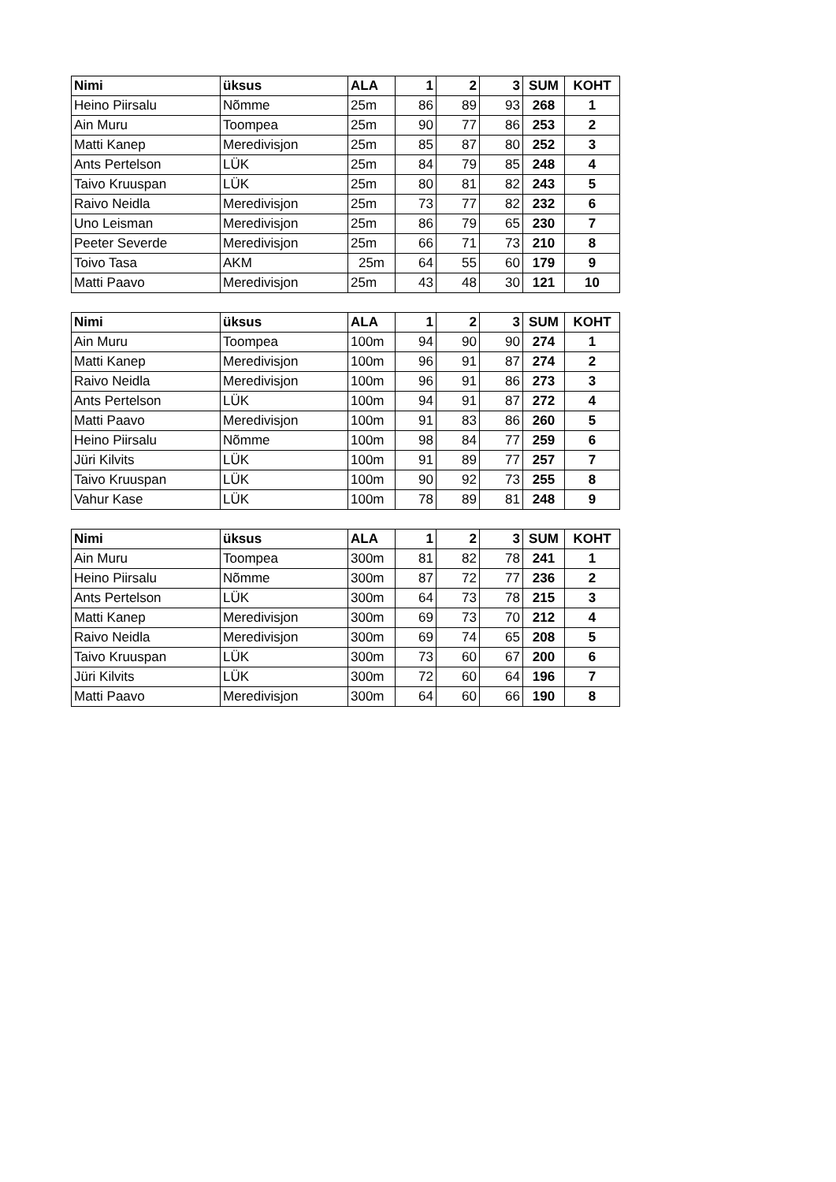| Nimi | üksus | ALA | 1 | 2 | 3 | SUM | KOHT |
| --- | --- | --- | --- | --- | --- | --- | --- |
| Heino Piirsalu | Nõmme | 25m | 86 | 89 | 93 | 268 | 1 |
| Ain Muru | Toompea | 25m | 90 | 77 | 86 | 253 | 2 |
| Matti Kanep | Meredivisjon | 25m | 85 | 87 | 80 | 252 | 3 |
| Ants Pertelson | LÜK | 25m | 84 | 79 | 85 | 248 | 4 |
| Taivo Kruuspan | LÜK | 25m | 80 | 81 | 82 | 243 | 5 |
| Raivo Neidla | Meredivisjon | 25m | 73 | 77 | 82 | 232 | 6 |
| Uno Leisman | Meredivisjon | 25m | 86 | 79 | 65 | 230 | 7 |
| Peeter Severde | Meredivisjon | 25m | 66 | 71 | 73 | 210 | 8 |
| Toivo Tasa | AKM | 25m | 64 | 55 | 60 | 179 | 9 |
| Matti Paavo | Meredivisjon | 25m | 43 | 48 | 30 | 121 | 10 |
| Nimi | üksus | ALA | 1 | 2 | 3 | SUM | KOHT |
| --- | --- | --- | --- | --- | --- | --- | --- |
| Ain Muru | Toompea | 100m | 94 | 90 | 90 | 274 | 1 |
| Matti Kanep | Meredivisjon | 100m | 96 | 91 | 87 | 274 | 2 |
| Raivo Neidla | Meredivisjon | 100m | 96 | 91 | 86 | 273 | 3 |
| Ants Pertelson | LÜK | 100m | 94 | 91 | 87 | 272 | 4 |
| Matti Paavo | Meredivisjon | 100m | 91 | 83 | 86 | 260 | 5 |
| Heino Piirsalu | Nõmme | 100m | 98 | 84 | 77 | 259 | 6 |
| Jüri Kilvits | LÜK | 100m | 91 | 89 | 77 | 257 | 7 |
| Taivo Kruuspan | LÜK | 100m | 90 | 92 | 73 | 255 | 8 |
| Vahur Kase | LÜK | 100m | 78 | 89 | 81 | 248 | 9 |
| Nimi | üksus | ALA | 1 | 2 | 3 | SUM | KOHT |
| --- | --- | --- | --- | --- | --- | --- | --- |
| Ain Muru | Toompea | 300m | 81 | 82 | 78 | 241 | 1 |
| Heino Piirsalu | Nõmme | 300m | 87 | 72 | 77 | 236 | 2 |
| Ants Pertelson | LÜK | 300m | 64 | 73 | 78 | 215 | 3 |
| Matti Kanep | Meredivisjon | 300m | 69 | 73 | 70 | 212 | 4 |
| Raivo Neidla | Meredivisjon | 300m | 69 | 74 | 65 | 208 | 5 |
| Taivo Kruuspan | LÜK | 300m | 73 | 60 | 67 | 200 | 6 |
| Jüri Kilvits | LÜK | 300m | 72 | 60 | 64 | 196 | 7 |
| Matti Paavo | Meredivisjon | 300m | 64 | 60 | 66 | 190 | 8 |